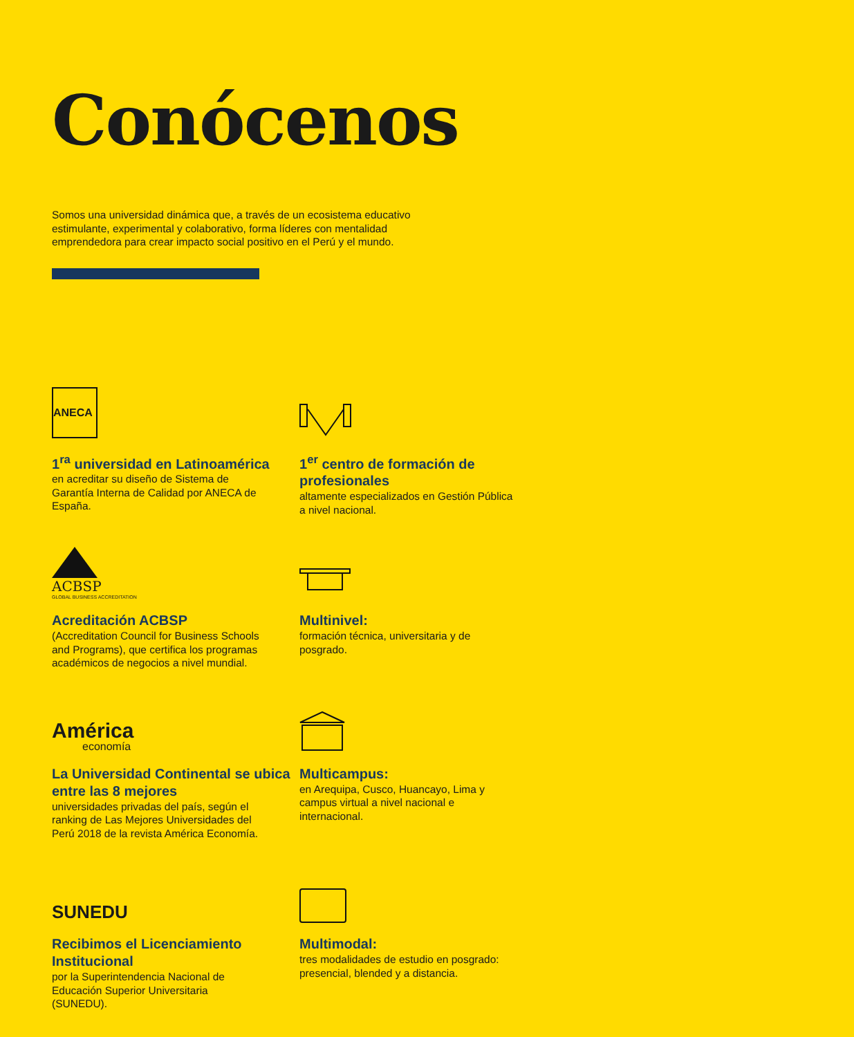Conócenos
Somos una universidad dinámica que, a través de un ecosistema educativo estimulante, experimental y colaborativo, forma líderes con mentalidad emprendedora para crear impacto social positivo en el Perú y el mundo.
ANECA
1<sup>ra</sup> universidad en Latinoamérica
en acreditar su diseño de Sistema de Garantía Interna de Calidad por ANECA de España.
1<sup>er</sup> centro de formación de profesionales
altamente especializados en Gestión Pública a nivel nacional.
ACBSP
GLOBAL BUSINESS ACCREDITATION
Acreditación ACBSP
(Accreditation Council for Business Schools and Programs), que certifica los programas académicos de negocios a nivel mundial.
Multinivel:
formación técnica, universitaria y de posgrado.
América
economía
La Universidad Continental se ubica entre las 8 mejores
universidades privadas del país, según el ranking de Las Mejores Universidades del Perú 2018 de la revista América Economía.
Multicampus:
en Arequipa, Cusco, Huancayo, Lima y campus virtual a nivel nacional e internacional.
SUNEDU
Recibimos el Licenciamiento Institucional
por la Superintendencia Nacional de Educación Superior Universitaria (SUNEDU).
Multimodal:
tres modalidades de estudio en posgrado: presencial, blended y a distancia.